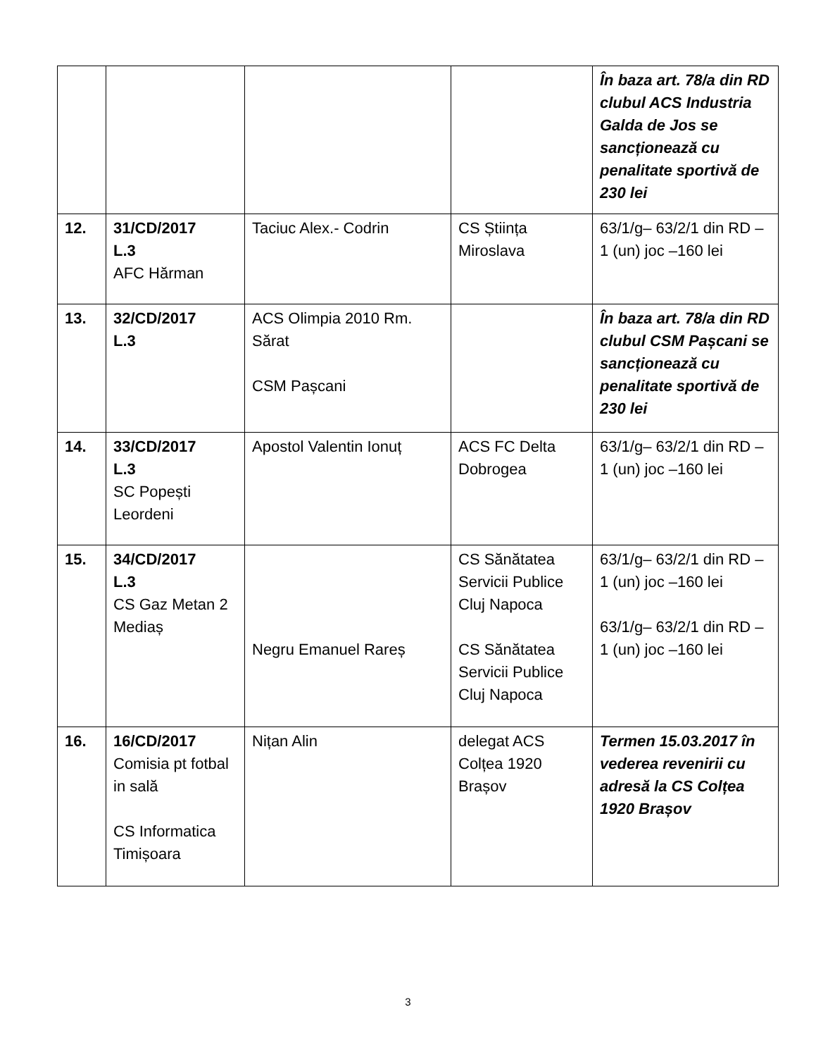| | | | | În baza art. 78/a din RD clubul ACS Industria Galda de Jos se sancționează cu penalitate sportivă de 230 lei |
| 12. | 31/CD/2017 L.3 AFC Hărman | Taciuc Alex.- Codrin | CS Știința Miroslava | 63/1/g– 63/2/1 din RD –1 (un) joc –160 lei |
| 13. | 32/CD/2017 L.3 | ACS Olimpia 2010 Rm. Sărat CSM Pașcani | | În baza art. 78/a din RD clubul CSM Pașcani se sancționează cu penalitate sportivă de 230 lei |
| 14. | 33/CD/2017 L.3 SC Popești Leordeni | Apostol Valentin Ionuț | ACS FC Delta Dobrogea | 63/1/g– 63/2/1 din RD –1 (un) joc –160 lei |
| 15. | 34/CD/2017 L.3 CS Gaz Metan 2 Mediaș | Negru Emanuel Rareș | CS Sănătatea Servicii Publice Cluj Napoca CS Sănătatea Servicii Publice Cluj Napoca | 63/1/g– 63/2/1 din RD –1 (un) joc –160 lei 63/1/g– 63/2/1 din RD –1 (un) joc –160 lei |
| 16. | 16/CD/2017 Comisia pt fotbal in sală CS Informatica Timișoara | Nițan Alin | delegat ACS Colțea 1920 Brașov | Termen 15.03.2017 în vederea revenirii cu adresă la CS Colțea 1920 Brașov |
3